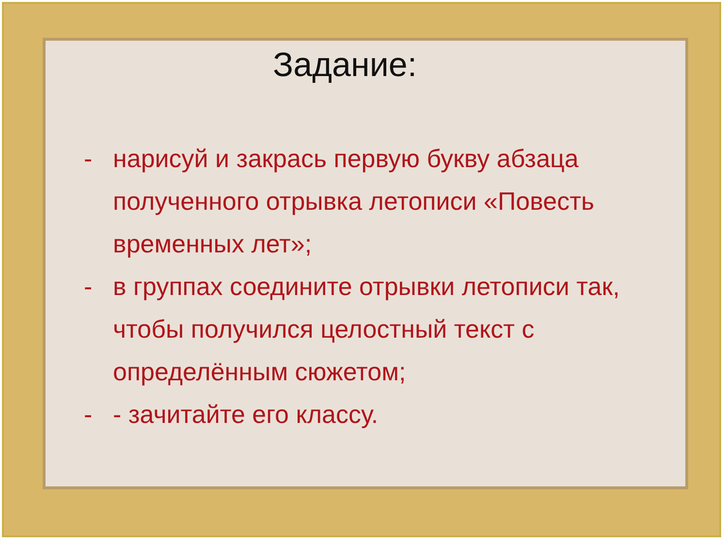Задание:
- нарисуй и закрась первую букву абзаца полученного отрывка летописи «Повесть временных лет»;
- в группах соедините отрывки летописи так, чтобы получился целостный текст с определённым сюжетом;
- - зачитайте его классу.